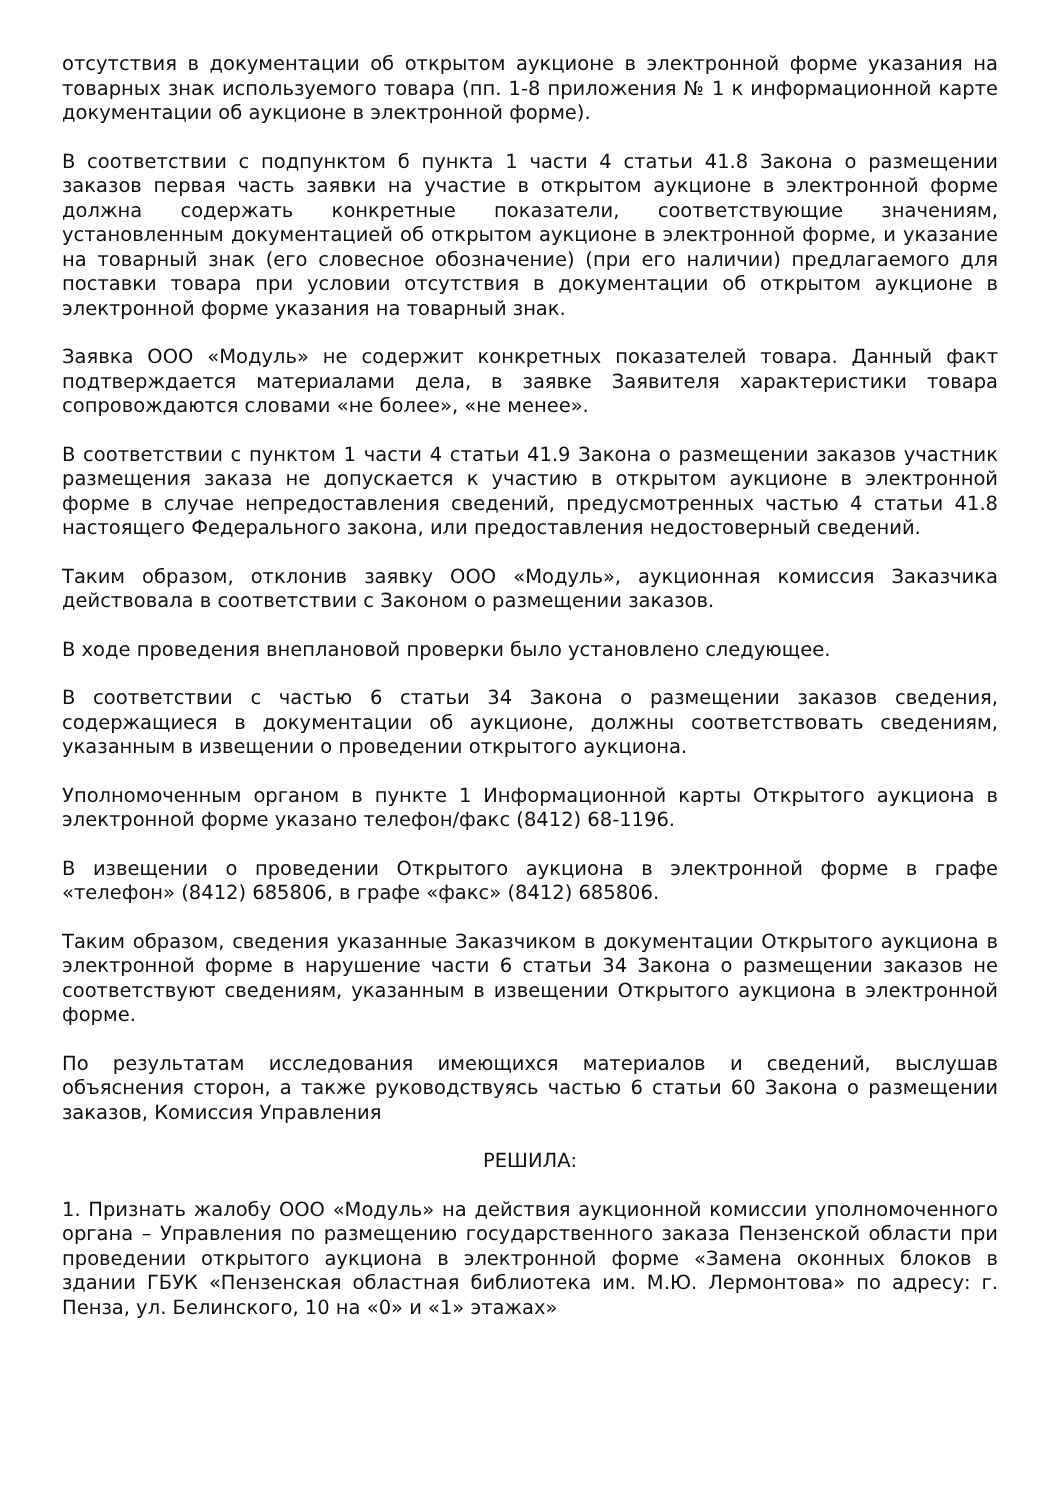отсутствия в документации об открытом аукционе в электронной форме указания на товарных знак используемого товара (пп. 1-8 приложения № 1 к информационной карте документации об аукционе в электронной форме).
В соответствии с подпунктом б пункта 1 части 4 статьи 41.8 Закона о размещении заказов первая часть заявки на участие в открытом аукционе в электронной форме должна содержать конкретные показатели, соответствующие значениям, установленным документацией об открытом аукционе в электронной форме, и указание на товарный знак (его словесное обозначение) (при его наличии) предлагаемого для поставки товара при условии отсутствия в документации об открытом аукционе в электронной форме указания на товарный знак.
Заявка ООО «Модуль» не содержит конкретных показателей товара. Данный факт подтверждается материалами дела, в заявке Заявителя характеристики товара сопровождаются словами «не более», «не менее».
В соответствии с пунктом 1 части 4 статьи 41.9 Закона о размещении заказов участник размещения заказа не допускается к участию в открытом аукционе в электронной форме в случае непредоставления сведений, предусмотренных частью 4 статьи 41.8 настоящего Федерального закона, или предоставления недостоверный сведений.
Таким образом, отклонив заявку ООО «Модуль», аукционная комиссия Заказчика действовала в соответствии с Законом о размещении заказов.
В ходе проведения внеплановой проверки было установлено следующее.
В соответствии с частью 6 статьи 34 Закона о размещении заказов сведения, содержащиеся в документации об аукционе, должны соответствовать сведениям, указанным в извещении о проведении открытого аукциона.
Уполномоченным органом в пункте 1 Информационной карты Открытого аукциона в электронной форме указано телефон/факс (8412) 68-1196.
В извещении о проведении Открытого аукциона в электронной форме в графе «телефон» (8412) 685806, в графе «факс» (8412) 685806.
Таким образом, сведения указанные Заказчиком в документации Открытого аукциона в электронной форме в нарушение части 6 статьи 34 Закона о размещении заказов не соответствуют сведениям, указанным в извещении Открытого аукциона в электронной форме.
По результатам исследования имеющихся материалов и сведений, выслушав объяснения сторон, а также руководствуясь частью 6 статьи 60 Закона о размещении заказов, Комиссия Управления
РЕШИЛА:
1. Признать жалобу ООО «Модуль» на действия аукционной комиссии уполномоченного органа – Управления по размещению государственного заказа Пензенской области при проведении открытого аукциона в электронной форме «Замена оконных блоков в здании ГБУК «Пензенская областная библиотека им. М.Ю. Лермонтова» по адресу: г. Пенза, ул. Белинского, 10 на «0» и «1» этажах»